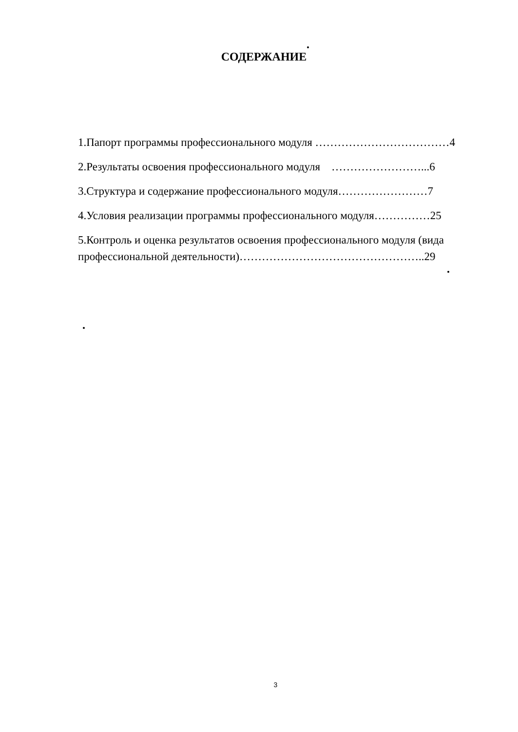СОДЕРЖАНИЕ
1.Папорт программы профессионального модуля ………………………………4
2.Результаты освоения профессионального модуля ……………………...6
3.Структура и содержание профессионального модуля……………………7
4.Условия реализации программы профессионального модуля……………25
5.Контроль и оценка результатов освоения профессионального модуля (вида профессиональной деятельности)…………………………………………..29
3